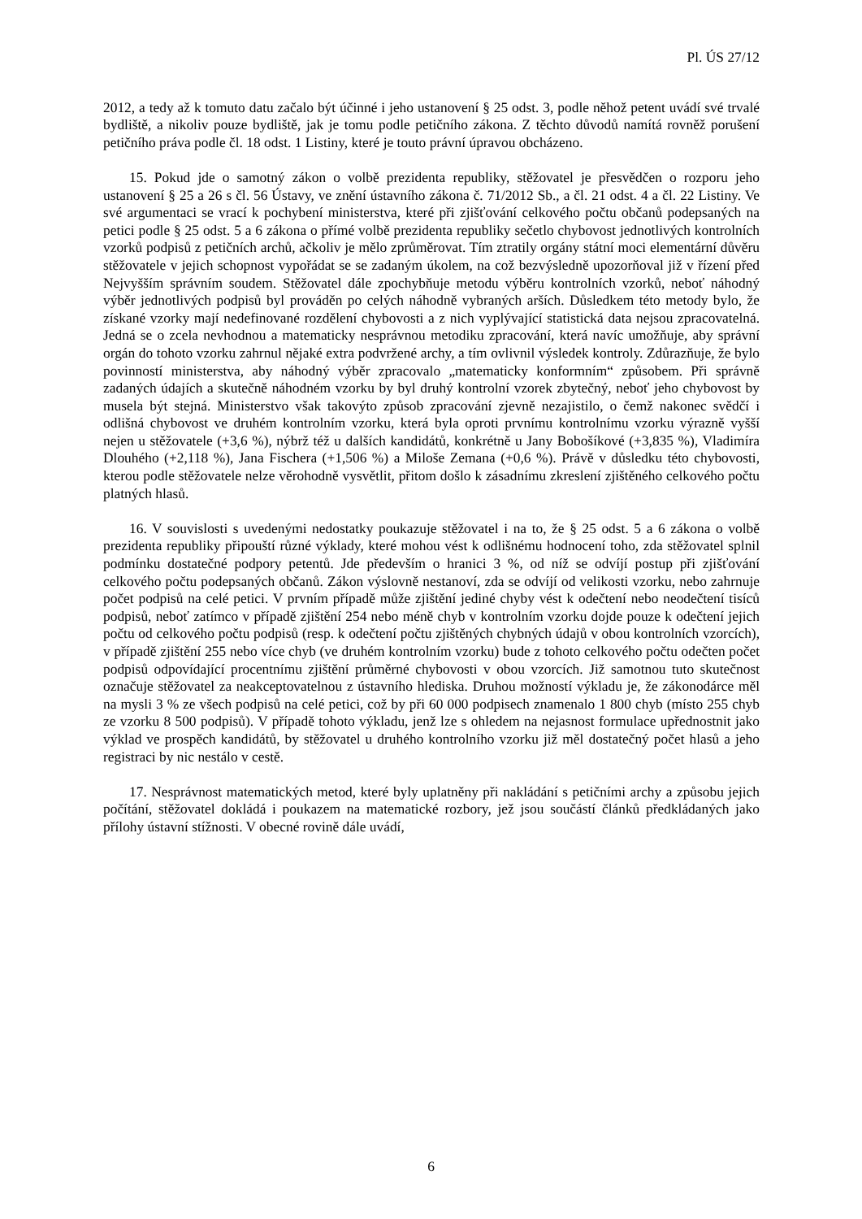Pl. ÚS 27/12
2012, a tedy až k tomuto datu začalo být účinné i jeho ustanovení § 25 odst. 3, podle něhož petent uvádí své trvalé bydliště, a nikoliv pouze bydliště, jak je tomu podle petičního zákona. Z těchto důvodů namítá rovněž porušení petičního práva podle čl. 18 odst. 1 Listiny, které je touto právní úpravou obcházeno.
15. Pokud jde o samotný zákon o volbě prezidenta republiky, stěžovatel je přesvědčen o rozporu jeho ustanovení § 25 a 26 s čl. 56 Ústavy, ve znění ústavního zákona č. 71/2012 Sb., a čl. 21 odst. 4 a čl. 22 Listiny. Ve své argumentaci se vrací k pochybení ministerstva, které při zjišťování celkového počtu občanů podepsaných na petici podle § 25 odst. 5 a 6 zákona o přímé volbě prezidenta republiky sečetlo chybovost jednotlivých kontrolních vzorků podpisů z petičních archů, ačkoliv je mělo zprůměrovat. Tím ztratily orgány státní moci elementární důvěru stěžovatele v jejich schopnost vypořádat se se zadaným úkolem, na což bezvýsledně upozorňoval již v řízení před Nejvyšším správním soudem. Stěžovatel dále zpochybňuje metodu výběru kontrolních vzorků, neboť náhodný výběr jednotlivých podpisů byl prováděn po celých náhodně vybraných arších. Důsledkem této metody bylo, že získané vzorky mají nedefinované rozdělení chybovosti a z nich vyplývající statistická data nejsou zpracovatelná. Jedná se o zcela nevhodnou a matematicky nesprávnou metodiku zpracování, která navíc umožňuje, aby správní orgán do tohoto vzorku zahrnul nějaké extra podvržené archy, a tím ovlivnil výsledek kontroly. Zdůrazňuje, že bylo povinností ministerstva, aby náhodný výběr zpracovalo „matematicky konformním“ způsobem. Při správně zadaných údajích a skutečně náhodném vzorku by byl druhý kontrolní vzorek zbytečný, neboť jeho chybovost by musela být stejná. Ministerstvo však takovýto způsob zpracování zjevně nezajistilo, o čemž nakonec svědčí i odlišná chybovost ve druhém kontrolním vzorku, která byla oproti prvnímu kontrolnímu vzorku výrazně vyšší nejen u stěžovatele (+3,6 %), nýbrž též u dalších kandidátů, konkrétně u Jany Bobošíkové (+3,835 %), Vladimíra Dlouhého (+2,118 %), Jana Fischera (+1,506 %) a Miloše Zemana (+0,6 %). Právě v důsledku této chybovosti, kterou podle stěžovatele nelze věrohodně vysvětlit, přitom došlo k zásadnímu zkreslení zjištěného celkového počtu platných hlasů.
16. V souvislosti s uvedenými nedostatky poukazuje stěžovatel i na to, že § 25 odst. 5 a 6 zákona o volbě prezidenta republiky připouští různé výklady, které mohou vést k odlišnému hodnocení toho, zda stěžovatel splnil podmínku dostatečné podpory petentů. Jde především o hranici 3 %, od níž se odvíjí postup při zjišťování celkového počtu podepsaných občanů. Zákon výslovně nestanoví, zda se odvíjí od velikosti vzorku, nebo zahrnuje počet podpisů na celé petici. V prvním případě může zjištění jediné chyby vést k odečtení nebo neodečtení tisíců podpisů, neboť zatímco v případě zjištění 254 nebo méně chyb v kontrolním vzorku dojde pouze k odečtení jejich počtu od celkového počtu podpisů (resp. k odečtení počtu zjištěných chybných údajů v obou kontrolních vzorcích), v případě zjištění 255 nebo více chyb (ve druhém kontrolním vzorku) bude z tohoto celkového počtu odečten počet podpisů odpovídající procentnímu zjištění průměrné chybovosti v obou vzorcích. Již samotnou tuto skutečnost označuje stěžovatel za neakceptovatelnou z ústavního hlediska. Druhou možností výkladu je, že zákonodárce měl na mysli 3 % ze všech podpisů na celé petici, což by při 60 000 podpisech znamenalo 1 800 chyb (místo 255 chyb ze vzorku 8 500 podpisů). V případě tohoto výkladu, jenž lze s ohledem na nejasnost formulace upřednostnit jako výklad ve prospěch kandidátů, by stěžovatel u druhého kontrolního vzorku již měl dostatečný počet hlasů a jeho registraci by nic nestálo v cestě.
17. Nesprávnost matematických metod, které byly uplatněny při nakládání s petičními archy a způsobu jejich počítání, stěžovatel dokládá i poukazem na matematické rozbory, jež jsou součástí článků předkládaných jako přílohy ústavní stížnosti. V obecné rovině dále uvádí,
6